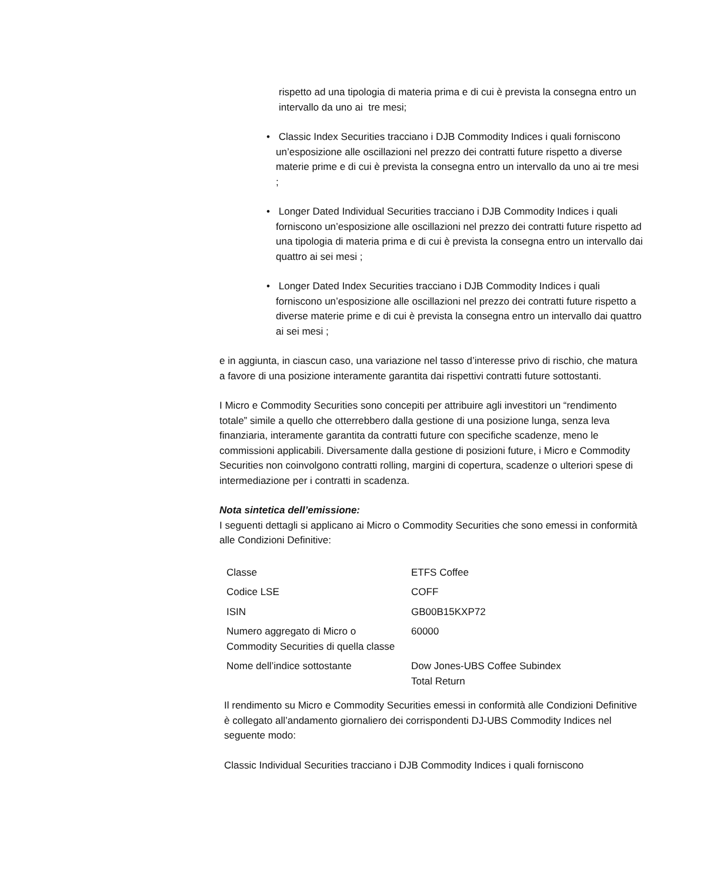rispetto ad una tipologia di materia prima e di cui è prevista la consegna entro un intervallo da uno ai tre mesi;
• Classic Index Securities tracciano i DJB Commodity Indices i quali forniscono un’esposizione alle oscillazioni nel prezzo dei contratti future rispetto a diverse materie prime e di cui è prevista la consegna entro un intervallo da uno ai tre mesi ;
• Longer Dated Individual Securities tracciano i DJB Commodity Indices i quali forniscono un’esposizione alle oscillazioni nel prezzo dei contratti future rispetto ad una tipologia di materia prima e di cui è prevista la consegna entro un intervallo dai quattro ai sei mesi ;
• Longer Dated Index Securities tracciano i DJB Commodity Indices i quali forniscono un’esposizione alle oscillazioni nel prezzo dei contratti future rispetto a diverse materie prime e di cui è prevista la consegna entro un intervallo dai quattro ai sei mesi ;
e in aggiunta, in ciascun caso, una variazione nel tasso d’interesse privo di rischio, che matura a favore di una posizione interamente garantita dai rispettivi contratti future sottostanti.
I Micro e Commodity Securities sono concepiti per attribuire agli investitori un “rendimento totale” simile a quello che otterrebbero dalla gestione di una posizione lunga, senza leva finanziaria, interamente garantita da contratti future con specifiche scadenze, meno le commissioni applicabili. Diversamente dalla gestione di posizioni future, i Micro e Commodity Securities non coinvolgono contratti rolling, margini di copertura, scadenze o ulteriori spese di intermediazione per i contratti in scadenza.
Nota sintetica dell’emissione:
I seguenti dettagli si applicano ai Micro o Commodity Securities che sono emessi in conformità alle Condizioni Definitive:
| Classe | ETFS Coffee |
| Codice LSE | COFF |
| ISIN | GB00B15KXP72 |
| Numero aggregato di Micro o Commodity Securities di quella classe | 60000 |
| Nome dell’indice sottostante | Dow Jones-UBS Coffee Subindex Total Return |
Il rendimento su Micro e Commodity Securities emessi in conformità alle Condizioni Definitive è collegato all’andamento giornaliero dei corrispondenti DJ-UBS Commodity Indices nel seguente modo:
Classic Individual Securities tracciano i DJB Commodity Indices i quali forniscono